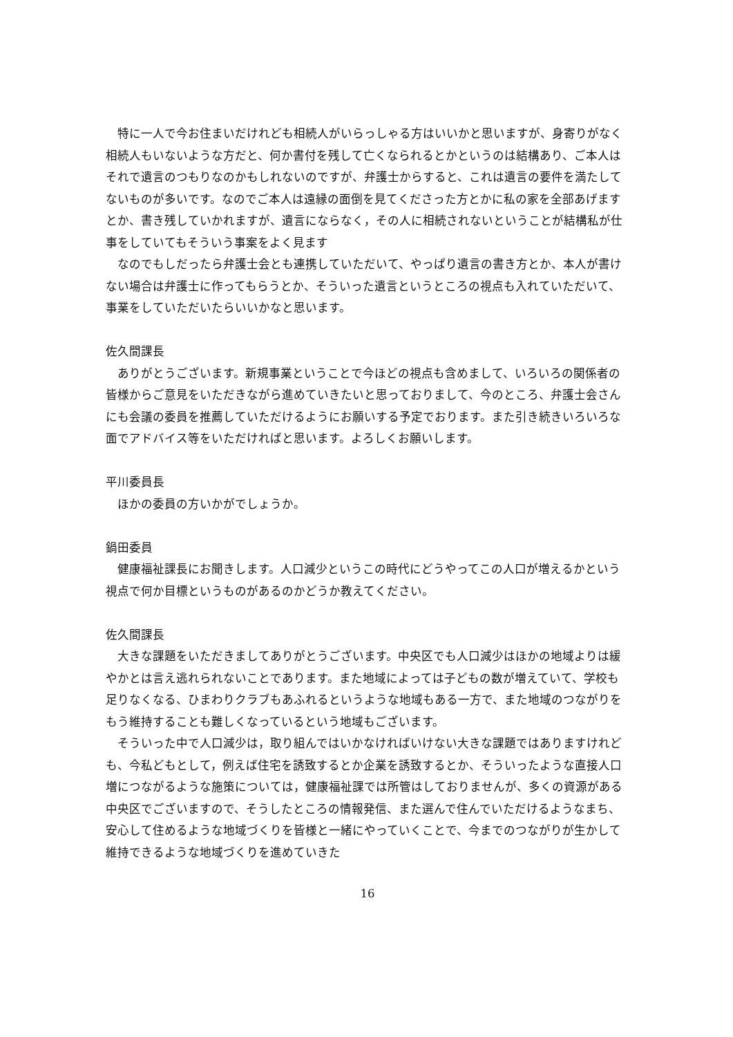特に一人で今お住まいだけれども相続人がいらっしゃる方はいいかと思いますが、身寄りがなく相続人もいないような方だと、何か書付を残して亡くなられるとかというのは結構あり、ご本人はそれで遺言のつもりなのかもしれないのですが、弁護士からすると、これは遺言の要件を満たしてないものが多いです。なのでご本人は遠縁の面倒を見てくださった方とかに私の家を全部あげますとか、書き残していかれますが、遺言にならなく，その人に相続されないということが結構私が仕事をしていてもそういう事案をよく見ます
なのでもしだったら弁護士会とも連携していただいて、やっぱり遺言の書き方とか、本人が書けない場合は弁護士に作ってもらうとか、そういった遺言というところの視点も入れていただいて、事業をしていただいたらいいかなと思います。
佐久間課長
ありがとうございます。新規事業ということで今ほどの視点も含めまして、いろいろの関係者の皆様からご意見をいただきながら進めていきたいと思っておりまして、今のところ、弁護士会さんにも会議の委員を推薦していただけるようにお願いする予定でおります。また引き続きいろいろな面でアドバイス等をいただければと思います。よろしくお願いします。
平川委員長
ほかの委員の方いかがでしょうか。
鍋田委員
健康福祉課長にお聞きします。人口減少というこの時代にどうやってこの人口が増えるかという視点で何か目標というものがあるのかどうか教えてください。
佐久間課長
大きな課題をいただきましてありがとうございます。中央区でも人口減少はほかの地域よりは緩やかとは言え逃れられないことであります。また地域によっては子どもの数が増えていて、学校も足りなくなる、ひまわりクラブもあふれるというような地域もある一方で、また地域のつながりをもう維持することも難しくなっているという地域もございます。
そういった中で人口減少は，取り組んではいかなければいけない大きな課題ではありますけれども、今私どもとして，例えば住宅を誘致するとか企業を誘致するとか、そういったような直接人口増につながるような施策については，健康福祉課では所管はしておりませんが、多くの資源がある中央区でございますので、そうしたところの情報発信、また選んで住んでいただけるようなまち、安心して住めるような地域づくりを皆様と一緒にやっていくことで、今までのつながりが生かして維持できるような地域づくりを進めていきた
16